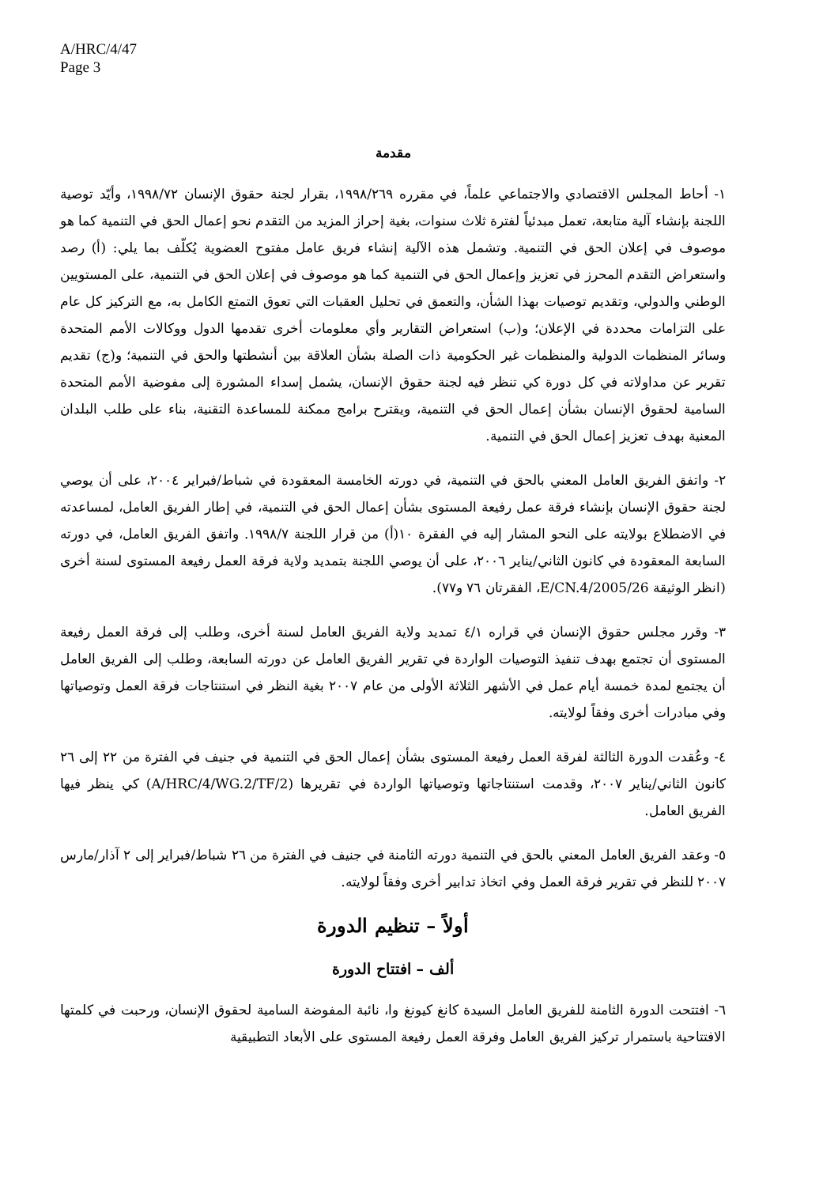A/HRC/4/47
Page 3
مقدمة
١- أحاط المجلس الاقتصادي والاجتماعي علماً، في مقرره ١٩٩٨/٢٦٩، بقرار لجنة حقوق الإنسان ١٩٩٨/٧٢، وأيّد توصية اللجنة بإنشاء آلية متابعة، تعمل مبدئياً لفترة ثلاث سنوات، بغية إحراز المزيد من التقدم نحو إعمال الحق في التنمية كما هو موصوف في إعلان الحق في التنمية. وتشمل هذه الآلية إنشاء فريق عامل مفتوح العضوية يُكلّف بما يلي: (أ) رصد واستعراض التقدم المحرز في تعزيز وإعمال الحق في التنمية كما هو موصوف في إعلان الحق في التنمية، على المستويين الوطني والدولي، وتقديم توصيات بهذا الشأن، والتعمق في تحليل العقبات التي تعوق التمتع الكامل به، مع التركيز كل عام على التزامات محددة في الإعلان؛ و(ب) استعراض التقارير وأي معلومات أخرى تقدمها الدول ووكالات الأمم المتحدة وسائر المنظمات الدولية والمنظمات غير الحكومية ذات الصلة بشأن العلاقة بين أنشطتها والحق في التنمية؛ و(ج) تقديم تقرير عن مداولاته في كل دورة كي تنظر فيه لجنة حقوق الإنسان، يشمل إسداء المشورة إلى مفوضية الأمم المتحدة السامية لحقوق الإنسان بشأن إعمال الحق في التنمية، ويقترح برامج ممكنة للمساعدة التقنية، بناء على طلب البلدان المعنية بهدف تعزيز إعمال الحق في التنمية.
٢- واتفق الفريق العامل المعني بالحق في التنمية، في دورته الخامسة المعقودة في شباط/فبراير ٢٠٠٤، على أن يوصي لجنة حقوق الإنسان بإنشاء فرقة عمل رفيعة المستوى بشأن إعمال الحق في التنمية، في إطار الفريق العامل، لمساعدته في الاضطلاع بولايته على النحو المشار إليه في الفقرة ١٠(أ) من قرار اللجنة ١٩٩٨/٧. واتفق الفريق العامل، في دورته السابعة المعقودة في كانون الثاني/يناير ٢٠٠٦، على أن يوصي اللجنة بتمديد ولاية فرقة العمل رفيعة المستوى لسنة أخرى (انظر الوثيقة E/CN.4/2005/26، الفقرتان ٧٦ و٧٧).
٣- وقرر مجلس حقوق الإنسان في قراره ٤/١ تمديد ولاية الفريق العامل لسنة أخرى، وطلب إلى فرقة العمل رفيعة المستوى أن تجتمع بهدف تنفيذ التوصيات الواردة في تقرير الفريق العامل عن دورته السابعة، وطلب إلى الفريق العامل أن يجتمع لمدة خمسة أيام عمل في الأشهر الثلاثة الأولى من عام ٢٠٠٧ بغية النظر في استنتاجات فرقة العمل وتوصياتها وفي مبادرات أخرى وفقاً لولايته.
٤- وعُقدت الدورة الثالثة لفرقة العمل رفيعة المستوى بشأن إعمال الحق في التنمية في جنيف في الفترة من ٢٢ إلى ٢٦ كانون الثاني/يناير ٢٠٠٧، وقدمت استنتاجاتها وتوصياتها الواردة في تقريرها (A/HRC/4/WG.2/TF/2) كي ينظر فيها الفريق العامل.
٥- وعقد الفريق العامل المعني بالحق في التنمية دورته الثامنة في جنيف في الفترة من ٢٦ شباط/فبراير إلى ٢ آذار/مارس ٢٠٠٧ للنظر في تقرير فرقة العمل وفي اتخاذ تدابير أخرى وفقاً لولايته.
أولاً – تنظيم الدورة
ألف – افتتاح الدورة
٦- افتتحت الدورة الثامنة للفريق العامل السيدة كانغ كيونغ وا، نائبة المفوضة السامية لحقوق الإنسان، ورحبت في كلمتها الافتتاحية باستمرار تركيز الفريق العامل وفرقة العمل رفيعة المستوى على الأبعاد التطبيقية